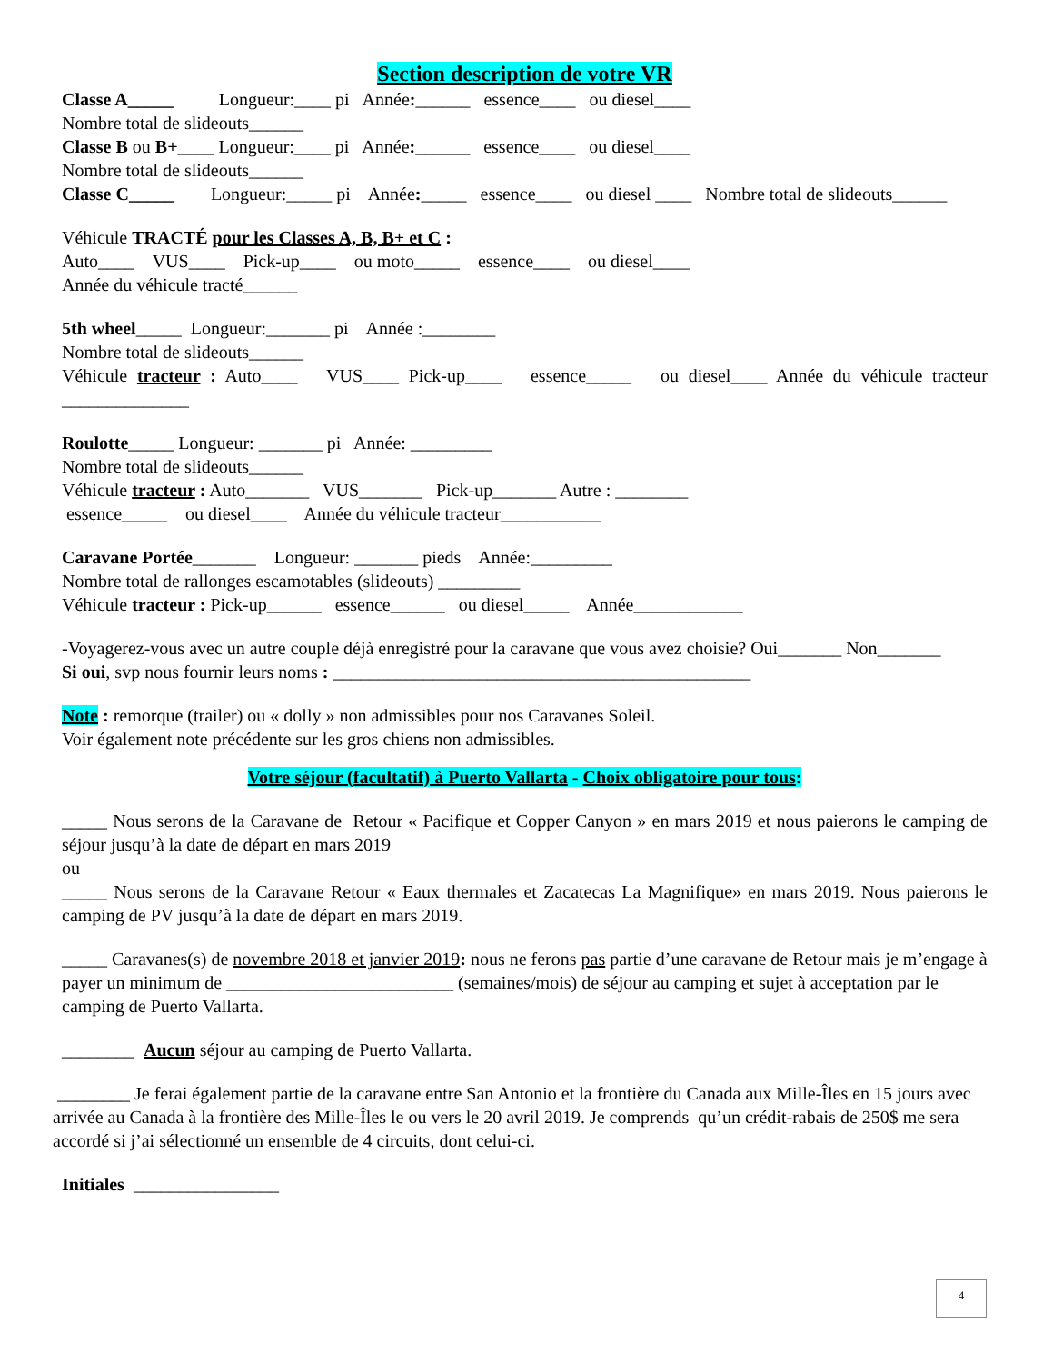Section description de votre VR
Classe A_____ Longueur:____ pi Année:______ essence____ ou diesel____
Nombre total de slideouts______
Classe B ou B+____ Longueur:____ pi Année:______ essence____ ou diesel____
Nombre total de slideouts______
Classe C_____ Longueur:_____ pi Année:_____ essence____ ou diesel ____ Nombre total de slideouts______
Véhicule TRACTÉ pour les Classes A, B, B+ et C :
Auto____ VUS____ Pick-up____ ou moto_____ essence____ ou diesel____
Année du véhicule tracté______
5th wheel_____ Longueur:_______ pi Année :________
Nombre total de slideouts______
Véhicule tracteur : Auto____ VUS____ Pick-up____ essence_____ ou diesel____ Année du véhicule tracteur ______________
Roulotte_____ Longueur: _______ pi Année: _________
Nombre total de slideouts______
Véhicule tracteur : Auto_______ VUS_______ Pick-up_______ Autre : ________
essence_____ ou diesel____ Année du véhicule tracteur___________
Caravane Portée_______ Longueur: _______ pieds Année:_________
Nombre total de rallonges escamotables (slideouts) _________
Véhicule tracteur : Pick-up______ essence______ ou diesel_____ Année____________
-Voyagerez-vous avec un autre couple déjà enregistré pour la caravane que vous avez choisie? Oui_______ Non_______
Si oui, svp nous fournir leurs noms : ______________________________________________
Note : remorque (trailer) ou « dolly » non admissibles pour nos Caravanes Soleil.
Voir également note précédente sur les gros chiens non admissibles.
Votre séjour (facultatif) à Puerto Vallarta - Choix obligatoire pour tous:
_____ Nous serons de la Caravane de Retour « Pacifique et Copper Canyon » en mars 2019 et nous paierons le camping de séjour jusqu’à la date de départ en mars 2019
ou
_____ Nous serons de la Caravane Retour « Eaux thermales et Zacatecas La Magnifique» en mars 2019. Nous paierons le camping de PV jusqu’à la date de départ en mars 2019.
_____ Caravanes(s) de novembre 2018 et janvier 2019: nous ne ferons pas partie d’une caravane de Retour mais je m’engage à payer un minimum de _________________________ (semaines/mois) de séjour au camping et sujet à acceptation par le camping de Puerto Vallarta.
________ Aucun séjour au camping de Puerto Vallarta.
________ Je ferai également partie de la caravane entre San Antonio et la frontière du Canada aux Mille-Îles en 15 jours avec arrivée au Canada à la frontière des Mille-Îles le ou vers le 20 avril 2019. Je comprends qu’un crédit-rabais de 250$ me sera accordé si j’ai sélectionné un ensemble de 4 circuits, dont celui-ci.
Initiales ________________
4